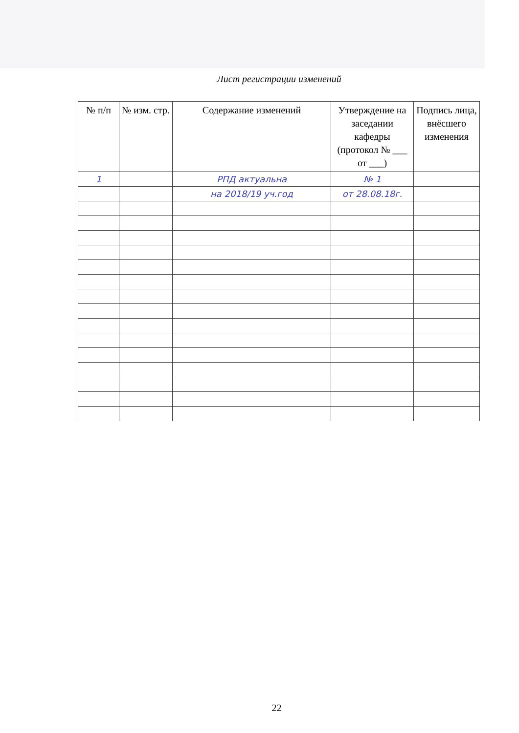Лист регистрации изменений
| № п/п | № изм. стр. | Содержание изменений | Утверждение на заседании кафедры (протокол № ___ от ___) | Подпись лица, внёсшего изменения |
| --- | --- | --- | --- | --- |
| 1 | | РПД актуальна | № 1 | |
| | | на 2018/19 уч.год | от 28.08.18г. | |
22